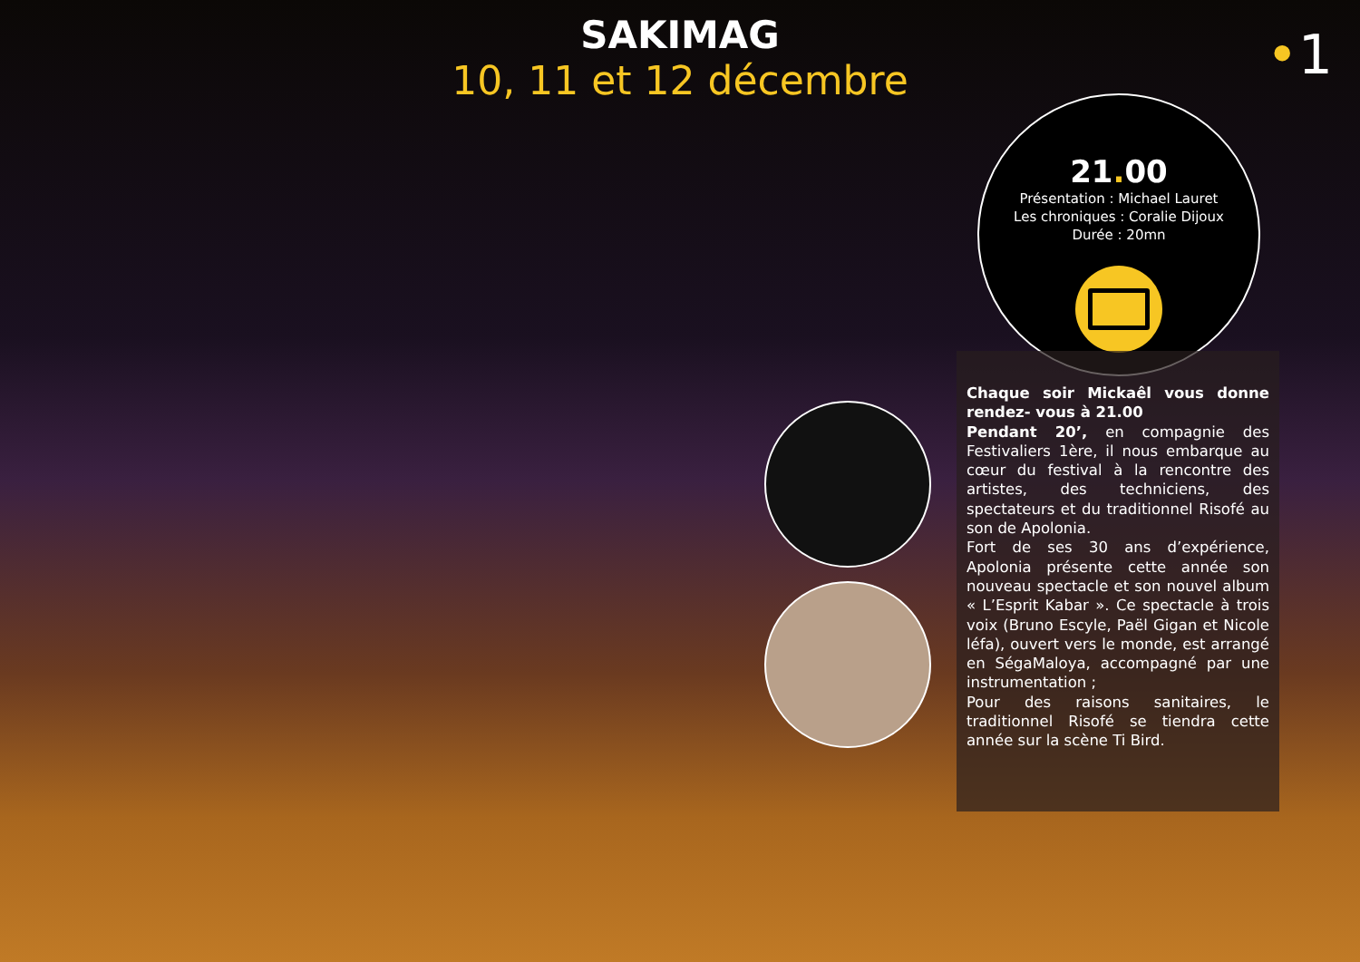SAKIMAG
10, 11 et 12 décembre
•1
21. 00
Présentation : Michael Lauret
Les chroniques : Coralie Dijoux
Durée : 20mn
Chaque soir Mickaêl vous donne rendez- vous à 21.00
Pendant 20’, en compagnie des Festivaliers 1ère, il nous embarque au cœur du festival à la rencontre des artistes, des techniciens, des spectateurs et du traditionnel Risofé au son de Apolonia.
Fort de ses 30 ans d’expérience, Apolonia présente cette année son nouveau spectacle et son nouvel album « L’Esprit Kabar ». Ce spectacle à trois voix (Bruno Escyle, Paël Gigan et Nicole léfa), ouvert vers le monde, est arrangé en SégaMaloya, accompagné par une instrumentation ;
Pour des raisons sanitaires, le traditionnel Risofé se tiendra cette année sur la scène Ti Bird.